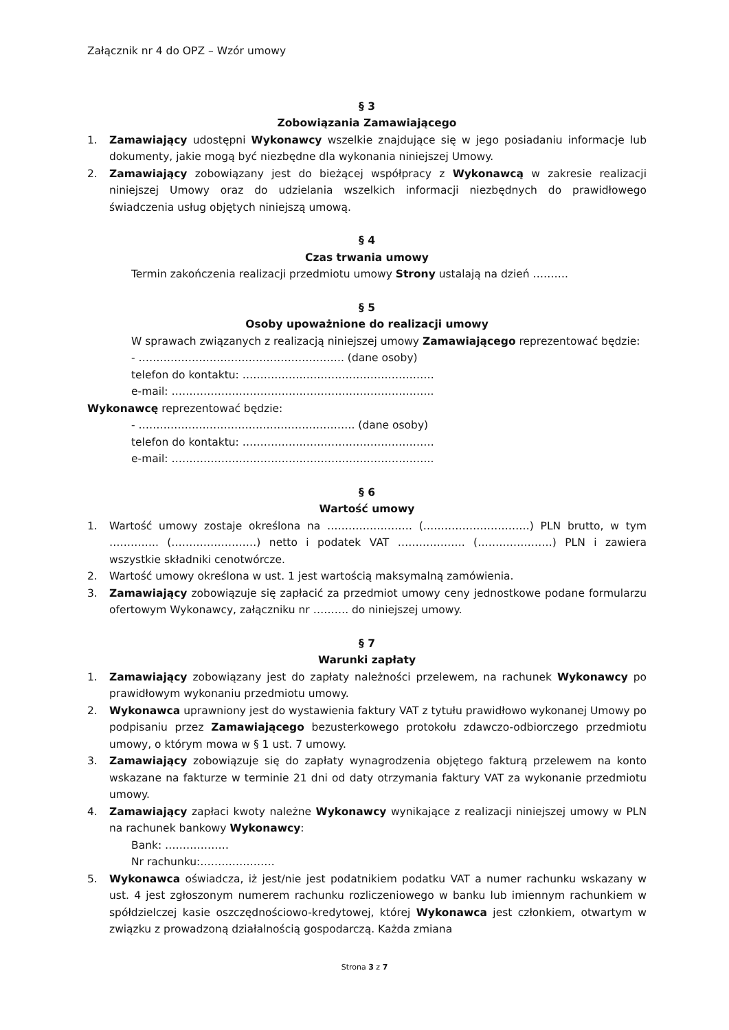Załącznik nr 4 do OPZ – Wzór umowy
§ 3
Zobowiązania Zamawiającego
1. Zamawiający udostępni Wykonawcy wszelkie znajdujące się w jego posiadaniu informacje lub dokumenty, jakie mogą być niezbędne dla wykonania niniejszej Umowy.
2. Zamawiający zobowiązany jest do bieżącej współpracy z Wykonawcą w zakresie realizacji niniejszej Umowy oraz do udzielania wszelkich informacji niezbędnych do prawidłowego świadczenia usług objętych niniejszą umową.
§ 4
Czas trwania umowy
Termin zakończenia realizacji przedmiotu umowy Strony ustalają na dzień ……….
§ 5
Osoby upoważnione do realizacji umowy
W sprawach związanych z realizacją niniejszej umowy Zamawiającego reprezentować będzie:
- …………………………………………………. (dane osoby)
telefon do kontaktu: ………………………………………………
e-mail: ………………………………………………………………..
Wykonawcę reprezentować będzie:
- ……………………………………………………. (dane osoby)
telefon do kontaktu: ………………………………………………
e-mail: ………………………………………………………………..
§ 6
Wartość umowy
1. Wartość umowy zostaje określona na …………………… (…………………………) PLN brutto, w tym ………….. (……………………) netto i podatek VAT ………………. (…………………) PLN i zawiera wszystkie składniki cenotwórcze.
2. Wartość umowy określona w ust. 1 jest wartością maksymalną zamówienia.
3. Zamawiający zobowiązuje się zapłacić za przedmiot umowy ceny jednostkowe podane formularzu ofertowym Wykonawcy, załączniku nr ………. do niniejszej umowy.
§ 7
Warunki zapłaty
1. Zamawiający zobowiązany jest do zapłaty należności przelewem, na rachunek Wykonawcy po prawidłowym wykonaniu przedmiotu umowy.
2. Wykonawca uprawniony jest do wystawienia faktury VAT z tytułu prawidłowo wykonanej Umowy po podpisaniu przez Zamawiającego bezusterkowego protokołu zdawczo-odbiorczego przedmiotu umowy, o którym mowa w § 1 ust. 7 umowy.
3. Zamawiający zobowiązuje się do zapłaty wynagrodzenia objętego fakturą przelewem na konto wskazane na fakturze w terminie 21 dni od daty otrzymania faktury VAT za wykonanie przedmiotu umowy.
4. Zamawiający zapłaci kwoty należne Wykonawcy wynikające z realizacji niniejszej umowy w PLN na rachunek bankowy Wykonawcy:
Bank: ………………
Nr rachunku:…………………
5. Wykonawca oświadcza, iż jest/nie jest podatnikiem podatku VAT a numer rachunku wskazany w ust. 4 jest zgłoszonym numerem rachunku rozliczeniowego w banku lub imiennym rachunkiem w spółdzielczej kasie oszczędnościowo-kredytowej, której Wykonawca jest członkiem, otwartym w związku z prowadzoną działalnością gospodarczą. Każda zmiana
Strona 3 z 7